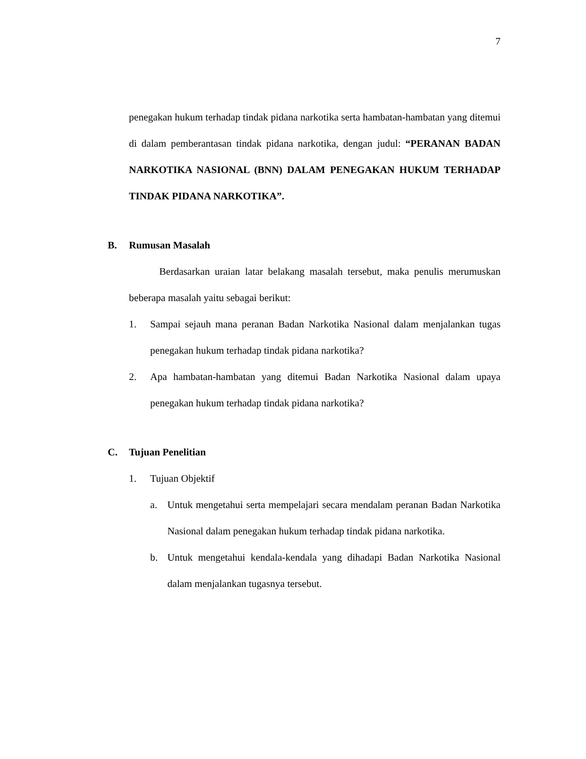7
penegakan hukum terhadap tindak pidana narkotika serta hambatan-hambatan yang ditemui di dalam pemberantasan tindak pidana narkotika, dengan judul: “PERANAN BADAN NARKOTIKA NASIONAL (BNN) DALAM PENEGAKAN HUKUM TERHADAP TINDAK PIDANA NARKOTIKA”.
B. Rumusan Masalah
Berdasarkan uraian latar belakang masalah tersebut, maka penulis merumuskan beberapa masalah yaitu sebagai berikut:
1. Sampai sejauh mana peranan Badan Narkotika Nasional dalam menjalankan tugas penegakan hukum terhadap tindak pidana narkotika?
2. Apa hambatan-hambatan yang ditemui Badan Narkotika Nasional dalam upaya penegakan hukum terhadap tindak pidana narkotika?
C. Tujuan Penelitian
1. Tujuan Objektif
a. Untuk mengetahui serta mempelajari secara mendalam peranan Badan Narkotika Nasional dalam penegakan hukum terhadap tindak pidana narkotika.
b. Untuk mengetahui kendala-kendala yang dihadapi Badan Narkotika Nasional dalam menjalankan tugasnya tersebut.